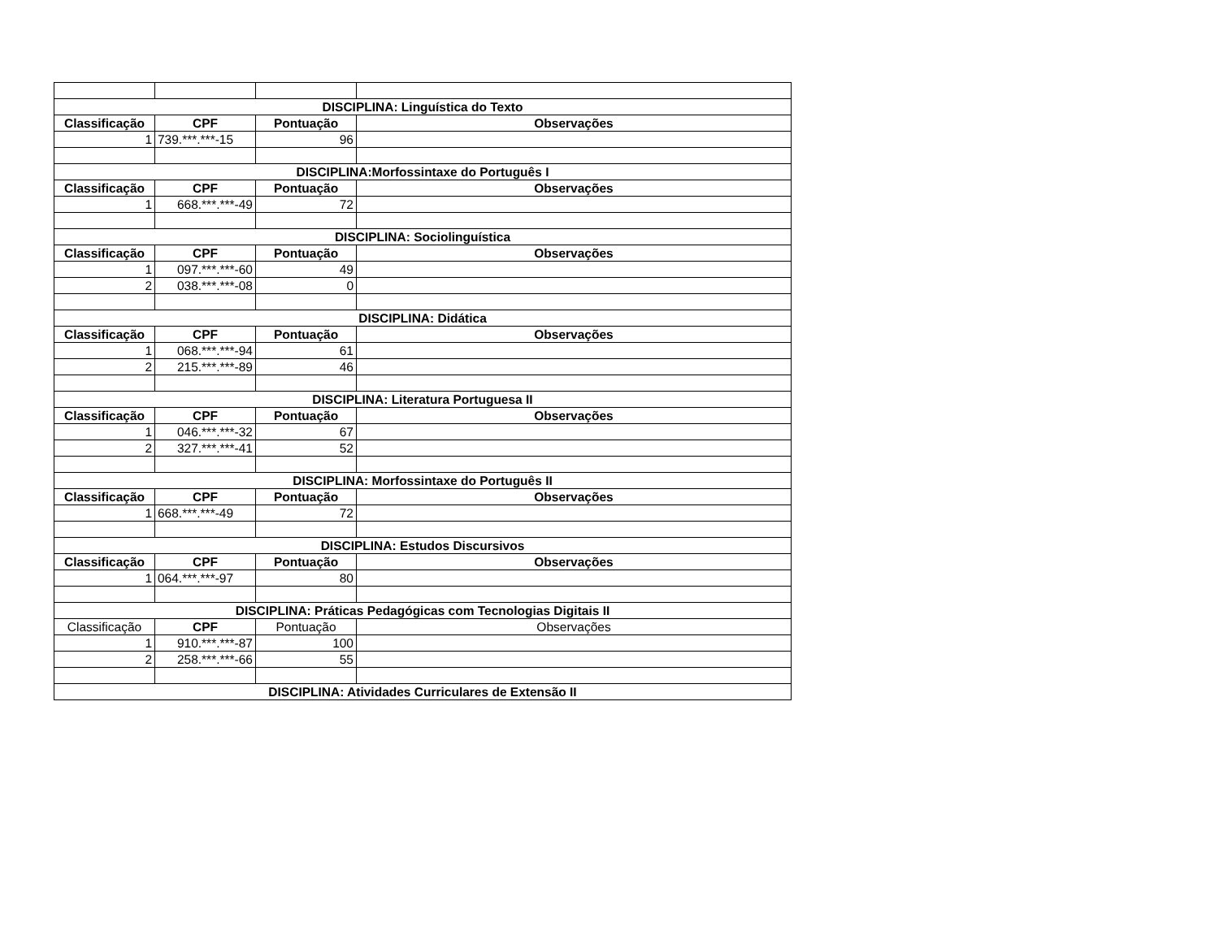| DISCIPLINA: Linguística do Texto | | | |
| --- | --- | --- | --- |
| Classificação | CPF | Pontuação | Observações |
| 1 | 739.***.***-15 | 96 | |
| DISCIPLINA:Morfossintaxe do Português I | | | |
| Classificação | CPF | Pontuação | Observações |
| 1 | 668.***.***-49 | 72 | |
| DISCIPLINA: Sociolinguística | | | |
| Classificação | CPF | Pontuação | Observações |
| 1 | 097.***.***-60 | 49 | |
| 2 | 038.***.***-08 | 0 | |
| DISCIPLINA: Didática | | | |
| Classificação | CPF | Pontuação | Observações |
| 1 | 068.***.***-94 | 61 | |
| 2 | 215.***.***-89 | 46 | |
| DISCIPLINA: Literatura Portuguesa II | | | |
| Classificação | CPF | Pontuação | Observações |
| 1 | 046.***.***-32 | 67 | |
| 2 | 327.***.***-41 | 52 | |
| DISCIPLINA: Morfossintaxe do Português II | | | |
| Classificação | CPF | Pontuação | Observações |
| 1 | 668.***.***-49 | 72 | |
| DISCIPLINA: Estudos Discursivos | | | |
| Classificação | CPF | Pontuação | Observações |
| 1 | 064.***.***-97 | 80 | |
| DISCIPLINA: Práticas Pedagógicas com Tecnologias Digitais II | | | |
| Classificação | CPF | Pontuação | Observações |
| 1 | 910.***.***-87 | 100 | |
| 2 | 258.***.***-66 | 55 | |
| DISCIPLINA: Atividades Curriculares de Extensão II | | | |